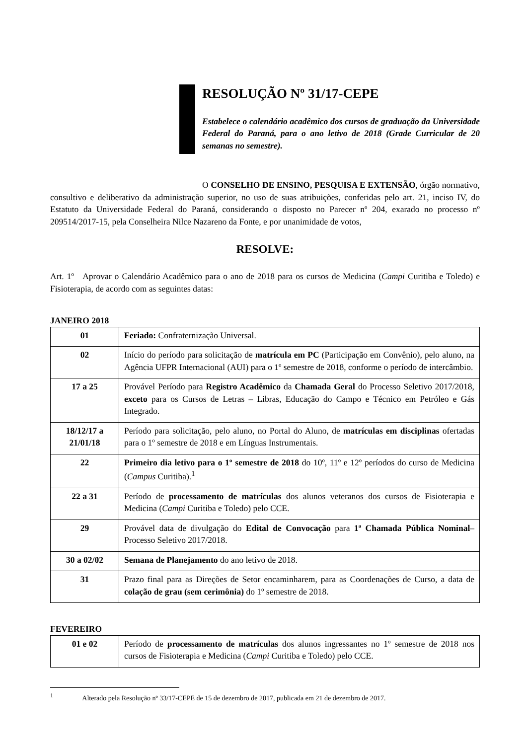RESOLUÇÃO Nº 31/17-CEPE
Estabelece o calendário acadêmico dos cursos de graduação da Universidade Federal do Paraná, para o ano letivo de 2018 (Grade Curricular de 20 semanas no semestre).
O CONSELHO DE ENSINO, PESQUISA E EXTENSÃO, órgão normativo, consultivo e deliberativo da administração superior, no uso de suas atribuições, conferidas pelo art. 21, inciso IV, do Estatuto da Universidade Federal do Paraná, considerando o disposto no Parecer nº 204, exarado no processo nº 209514/2017-15, pela Conselheira Nilce Nazareno da Fonte, e por unanimidade de votos,
RESOLVE:
Art. 1º Aprovar o Calendário Acadêmico para o ano de 2018 para os cursos de Medicina (Campi Curitiba e Toledo) e Fisioterapia, de acordo com as seguintes datas:
JANEIRO 2018
| 01 | Feriado: Confraternização Universal. |
| 02 | Início do período para solicitação de matrícula em PC (Participação em Convênio), pelo aluno, na Agência UFPR Internacional (AUI) para o 1º semestre de 2018, conforme o período de intercâmbio. |
| 17 a 25 | Provável Período para Registro Acadêmico da Chamada Geral do Processo Seletivo 2017/2018, exceto para os Cursos de Letras – Libras, Educação do Campo e Técnico em Petróleo e Gás Integrado. |
| 18/12/17 a 21/01/18 | Período para solicitação, pelo aluno, no Portal do Aluno, de matrículas em disciplinas ofertadas para o 1º semestre de 2018 e em Línguas Instrumentais. |
| 22 | Primeiro dia letivo para o 1º semestre de 2018 do 10º, 11º e 12º períodos do curso de Medicina ( Campus Curitiba).<sup>1</sup> |
| 22 a 31 | Período de processamento de matrículas dos alunos veteranos dos cursos de Fisioterapia e Medicina ( Campi Curitiba e Toledo) pelo CCE. |
| 29 | Provável data de divulgação do Edital de Convocação para 1ª Chamada Pública Nominal – Processo Seletivo 2017/2018. |
| 30 a 02/02 | Semana de Planejamento do ano letivo de 2018. |
| 31 | Prazo final para as Direções de Setor encaminharem, para as Coordenações de Curso, a data de colação de grau (sem cerimônia) do 1º semestre de 2018. |
FEVEREIRO
| 01 e 02 | Período de processamento de matrículas dos alunos ingressantes no 1º semestre de 2018 nos cursos de Fisioterapia e Medicina ( Campi Curitiba e Toledo) pelo CCE. |
<sup>1</sup> Alterado pela Resolução nº 33/17-CEPE de 15 de dezembro de 2017, publicada em 21 de dezembro de 2017.